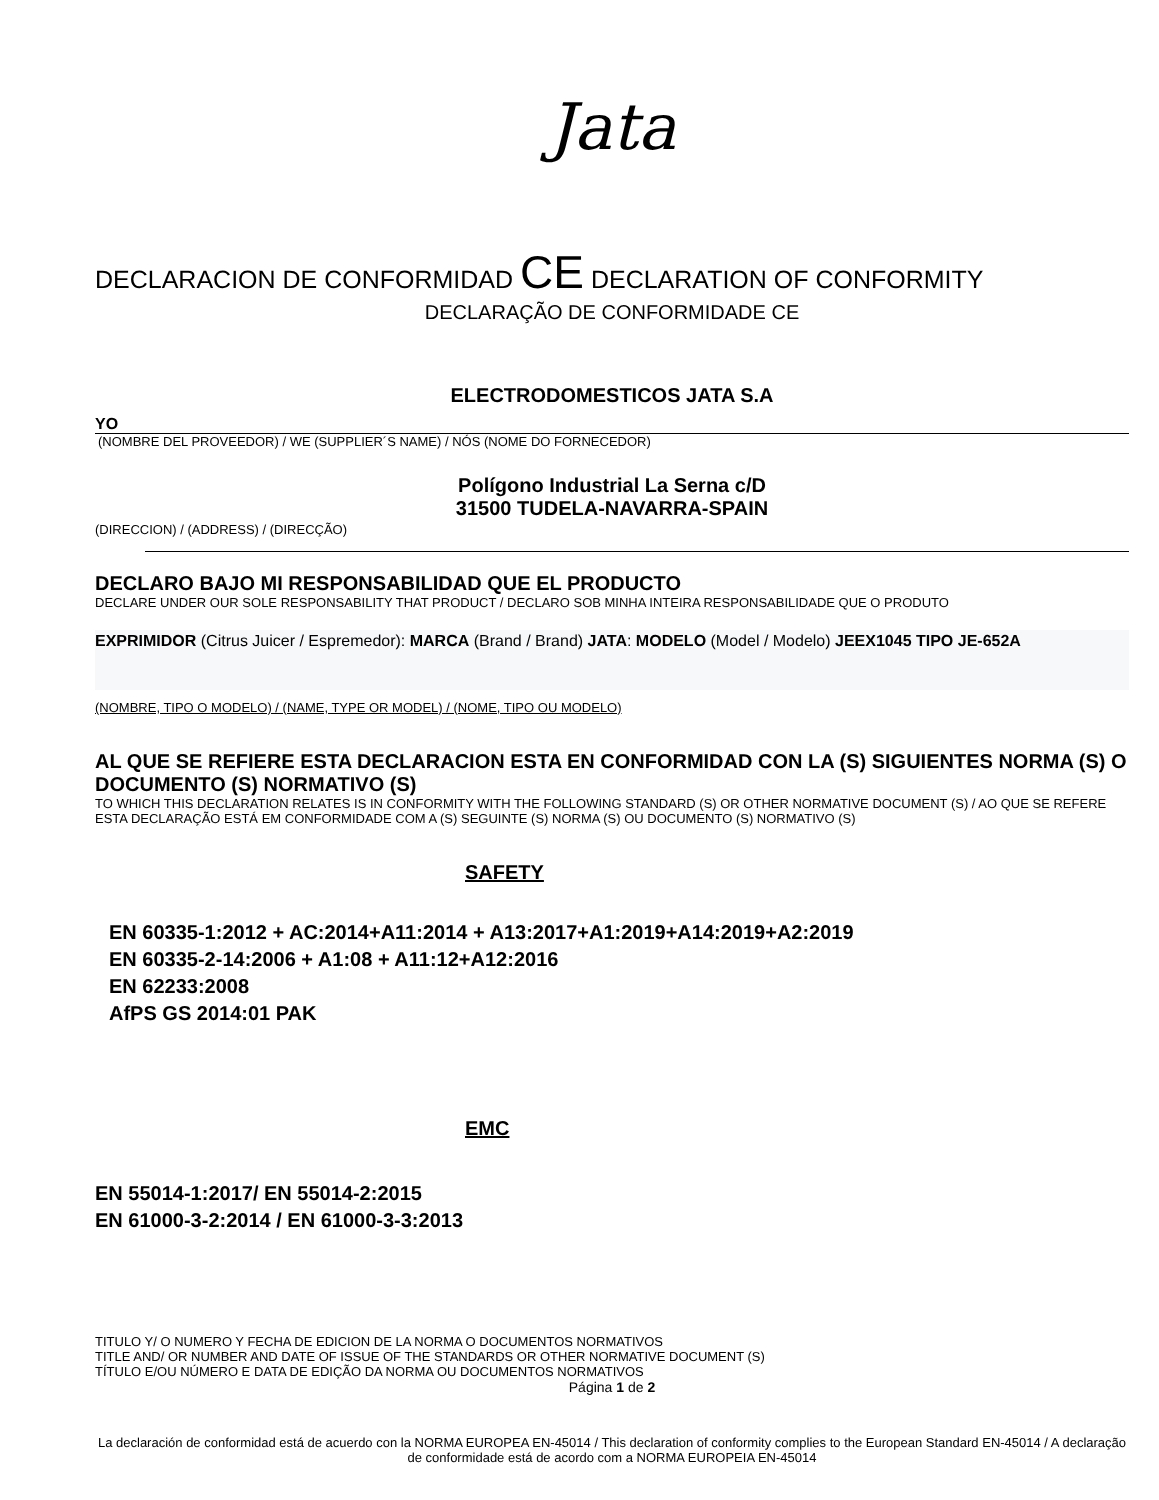Jata
DECLARACION DE CONFORMIDAD CE DECLARATION OF CONFORMITY
DECLARAÇÃO DE CONFORMIDADE CE
ELECTRODOMESTICOS JATA S.A
YO
(NOMBRE DEL PROVEEDOR) / WE (SUPPLIER´S NAME) / NÓS (NOME DO FORNECEDOR)
Polígono Industrial La Serna c/D
31500 TUDELA-NAVARRA-SPAIN
(DIRECCION) / (ADDRESS) / (DIRECÇÃO)
DECLARO BAJO MI RESPONSABILIDAD QUE EL PRODUCTO
DECLARE UNDER OUR SOLE RESPONSABILITY THAT PRODUCT / DECLARO SOB MINHA INTEIRA RESPONSABILIDADE QUE O PRODUTO
EXPRIMIDOR (Citrus Juicer / Espremedor): MARCA (Brand / Brand) JATA: MODELO (Model / Modelo) JEEX1045 TIPO JE-652A
(NOMBRE, TIPO O MODELO) / (NAME, TYPE OR MODEL) / (NOME, TIPO OU MODELO)
AL QUE SE REFIERE ESTA DECLARACION ESTA EN CONFORMIDAD CON LA (S) SIGUIENTES NORMA (S) O DOCUMENTO (S) NORMATIVO (S)
TO WHICH THIS DECLARATION RELATES IS IN CONFORMITY WITH THE FOLLOWING STANDARD (S) OR OTHER NORMATIVE DOCUMENT (S) / AO QUE SE REFERE ESTA DECLARAÇÃO ESTÁ EM CONFORMIDADE COM A (S) SEGUINTE (S) NORMA (S) OU DOCUMENTO (S) NORMATIVO (S)
SAFETY
EN 60335-1:2012 + AC:2014+A11:2014 + A13:2017+A1:2019+A14:2019+A2:2019
EN 60335-2-14:2006 + A1:08 + A11:12+A12:2016
EN 62233:2008
AfPS GS 2014:01 PAK
EMC
EN 55014-1:2017/ EN 55014-2:2015
EN 61000-3-2:2014 / EN 61000-3-3:2013
TITULO Y/ O NUMERO Y FECHA DE EDICION DE LA NORMA O DOCUMENTOS NORMATIVOS
TITLE AND/ OR NUMBER AND DATE OF ISSUE OF THE STANDARDS OR OTHER NORMATIVE DOCUMENT (S)
TÍTULO E/OU NÚMERO E DATA DE EDIÇÃO DA NORMA OU DOCUMENTOS NORMATIVOS
Página 1 de 2
La declaración de conformidad está de acuerdo con la NORMA EUROPEA EN-45014 / This declaration of conformity complies to the European Standard EN-45014 / A declaração de conformidade está de acordo com a NORMA EUROPEIA EN-45014